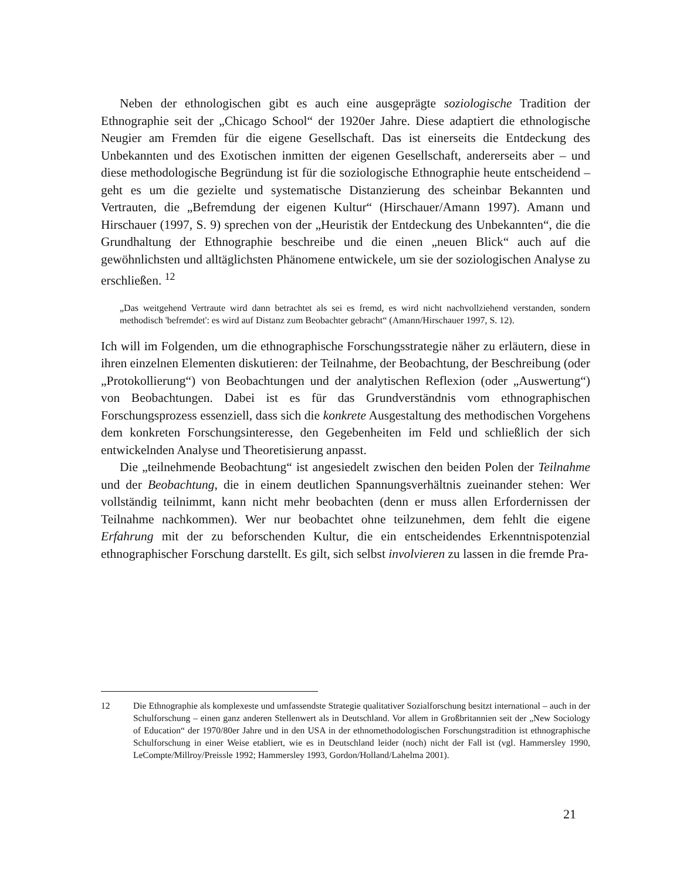Neben der ethnologischen gibt es auch eine ausgeprägte soziologische Tradition der Ethnographie seit der „Chicago School“ der 1920er Jahre. Diese adaptiert die ethnologische Neugier am Fremden für die eigene Gesellschaft. Das ist einerseits die Entdeckung des Unbekannten und des Exotischen inmitten der eigenen Gesellschaft, andererseits aber – und diese methodologische Begründung ist für die soziologische Ethnographie heute entscheidend – geht es um die gezielte und systematische Distanzierung des scheinbar Bekannten und Vertrauten, die „Befremdung der eigenen Kultur“ (Hirschauer/Amann 1997). Amann und Hirschauer (1997, S. 9) sprechen von der „Heuristik der Entdeckung des Unbekannten“, die die Grundhaltung der Ethnographie beschreibe und die einen „neuen Blick“ auch auf die gewöhnlichsten und alltäglichsten Phänomene entwickele, um sie der soziologischen Analyse zu erschließen. <sup>12</sup>
„Das weitgehend Vertraute wird dann betrachtet als sei es fremd, es wird nicht nachvollziehend verstanden, sondern methodisch 'befremdet': es wird auf Distanz zum Beobachter gebracht“ (Amann/Hirschauer 1997, S. 12).
Ich will im Folgenden, um die ethnographische Forschungsstrategie näher zu erläutern, diese in ihren einzelnen Elementen diskutieren: der Teilnahme, der Beobachtung, der Beschreibung (oder „Protokollierung“) von Beobachtungen und der analytischen Reflexion (oder „Auswertung“) von Beobachtungen. Dabei ist es für das Grundverständnis vom ethnographischen Forschungsprozess essenziell, dass sich die konkrete Ausgestaltung des methodischen Vorgehens dem konkreten Forschungsinteresse, den Gegebenheiten im Feld und schließlich der sich entwickelnden Analyse und Theoretisierung anpasst.
Die „teilnehmende Beobachtung“ ist angesiedelt zwischen den beiden Polen der Teilnahme und der Beobachtung, die in einem deutlichen Spannungsverhältnis zueinander stehen: Wer vollständig teilnimmt, kann nicht mehr beobachten (denn er muss allen Erfordernissen der Teilnahme nachkommen). Wer nur beobachtet ohne teilzunehmen, dem fehlt die eigene Erfahrung mit der zu beforschenden Kultur, die ein entscheidendes Erkenntnispotenzial ethnographischer Forschung darstellt. Es gilt, sich selbst involvieren zu lassen in die fremde Pra-
12 Die Ethnographie als komplexeste und umfassendste Strategie qualitativer Sozialforschung besitzt international – auch in der Schulforschung – einen ganz anderen Stellenwert als in Deutschland. Vor allem in Großbritannien seit der „New Sociology of Education“ der 1970/80er Jahre und in den USA in der ethnomethodologischen Forschungstradition ist ethnographische Schulforschung in einer Weise etabliert, wie es in Deutschland leider (noch) nicht der Fall ist (vgl. Hammersley 1990, LeCompte/Millroy/Preissle 1992; Hammersley 1993, Gordon/Holland/Lahelma 2001).
21